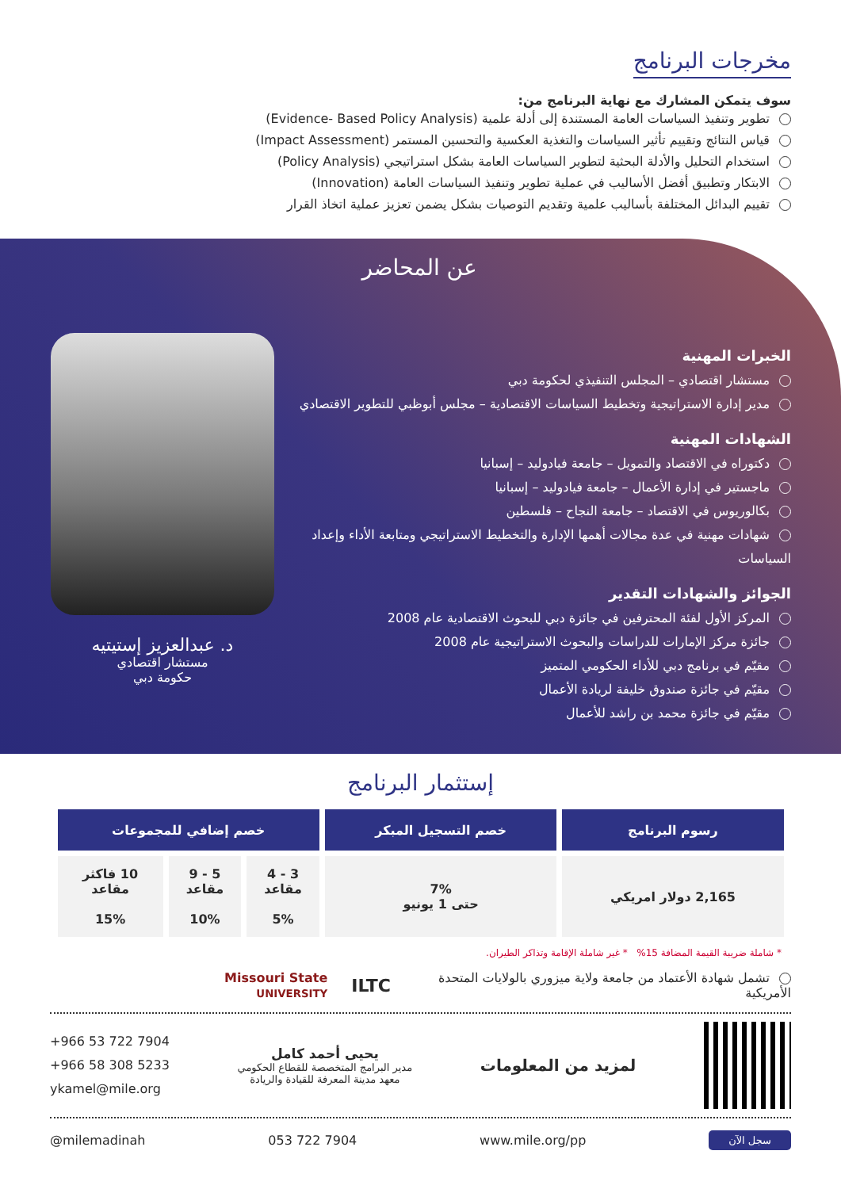مخرجات البرنامج
سوف يتمكن المشارك مع نهاية البرنامج من:
تطوير وتنفيذ السياسات العامة المستندة إلى أدلة علمية (Evidence- Based Policy Analysis)
قياس النتائج وتقييم تأثير السياسات والتغذية العكسية والتحسين المستمر (Impact Assessment)
استخدام التحليل والأدلة البحثية لتطوير السياسات العامة بشكل استراتيجي (Policy Analysis)
الابتكار وتطبيق أفضل الأساليب في عملية تطوير وتنفيذ السياسات العامة (Innovation)
تقييم البدائل المختلفة بأساليب علمية وتقديم التوصيات بشكل يضمن تعزيز عملية اتخاذ القرار
عن المحاضر
الخبرات المهنية
مستشار اقتصادي – المجلس التنفيذي لحكومة دبي
مدير إدارة الاستراتيجية وتخطيط السياسات الاقتصادية – مجلس أبوظبي للتطوير الاقتصادي
الشهادات المهنية
دكتوراه في الاقتصاد والتمويل – جامعة فيادوليد – إسبانيا
ماجستير في إدارة الأعمال – جامعة فيادوليد – إسبانيا
بكالوريوس في الاقتصاد – جامعة النجاح – فلسطين
شهادات مهنية في عدة مجالات أهمها الإدارة والتخطيط الاستراتيجي ومتابعة الأداء وإعداد السياسات
الجوائز والشهادات التقدير
المركز الأول لفئة المحترفين في جائزة دبي للبحوث الاقتصادية عام 2008
جائزة مركز الإمارات للدراسات والبحوث الاستراتيجية عام 2008
مقيّم في برنامج دبي للأداء الحكومي المتميز
مقيّم في جائزة صندوق خليفة لريادة الأعمال
مقيّم في جائزة محمد بن راشد للأعمال
د. عبدالعزيز إستيتيه
مستشار اقتصادي
حكومة دبي
إستثمار البرنامج
| رسوم البرنامج | خصم التسجيل المبكر | خصم إضافي للمجموعات | | |
| --- | --- | --- | --- | --- |
| 2,165 دولار امريكي | 7% حتى 1 يونيو | 3 - 4 مقاعد 5% | 5 - 9 مقاعد 10% | 10 فاكثر مقاعد 15% |
* شاملة ضريبة القيمة المضافة 15% * غير شاملة الإقامة وتذاكر الطيران.
تشمل شهادة الأعتماد من جامعة ولاية ميزوري بالولايات المتحدة الأمريكية
ILTC
Missouri State
UNIVERSITY
لمزيد من المعلومات
يحيى أحمد كامل
مدير البرامج المتخصصة للقطاع الحكومي
معهد مدينة المعرفة للقيادة والريادة
+966 53 722 7904
+966 58 308 5233
ykamel@mile.org
سجل الآن www.mile.org/pp 053 722 7904 @milemadinah